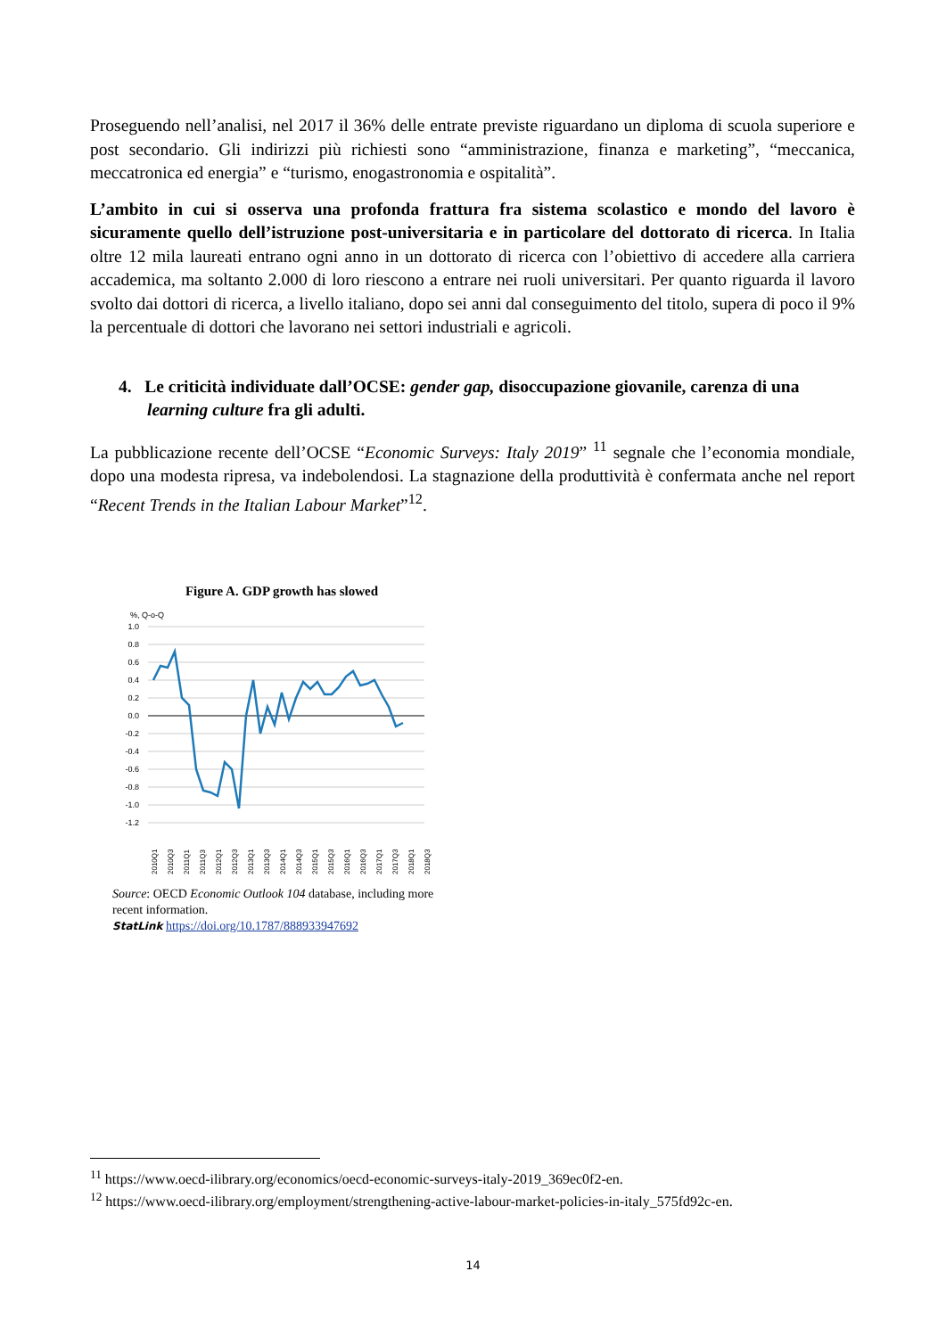Proseguendo nell’analisi, nel 2017 il 36% delle entrate previste riguardano un diploma di scuola superiore e post secondario. Gli indirizzi più richiesti sono “amministrazione, finanza e marketing”, “meccanica, meccatronica ed energia” e “turismo, enogastronomia e ospitalità”.
L’ambito in cui si osserva una profonda frattura fra sistema scolastico e mondo del lavoro è sicuramente quello dell’istruzione post-universitaria e in particolare del dottorato di ricerca. In Italia oltre 12 mila laureati entrano ogni anno in un dottorato di ricerca con l’obiettivo di accedere alla carriera accademica, ma soltanto 2.000 di loro riescono a entrare nei ruoli universitari. Per quanto riguarda il lavoro svolto dai dottori di ricerca, a livello italiano, dopo sei anni dal conseguimento del titolo, supera di poco il 9% la percentuale di dottori che lavorano nei settori industriali e agricoli.
4. Le criticità individuate dall’OCSE: gender gap, disoccupazione giovanile, carenza di una learning culture fra gli adulti.
La pubblicazione recente dell’OCSE “Economic Surveys: Italy 2019” <sup>11</sup> segnale che l’economia mondiale, dopo una modesta ripresa, va indebolendosi. La stagnazione della produttività è confermata anche nel report “Recent Trends in the Italian Labour Market”<sup>12</sup>.
Figure A. GDP growth has slowed
%, Q-o-Q
1.0
0.8
0.6
0.4
0.2
0.0
-0.2
-0.4
-0.6
-0.8
-1.0
-1.2
2010Q1
2010Q3
2011Q1
2011Q3
2012Q1
2012Q3
2013Q1
2013Q3
2014Q1
2014Q3
2015Q1
2015Q3
2016Q1
2016Q3
2017Q1
2017Q3
2018Q1
2018Q3
Source: OECD Economic Outlook 104 database, including more recent information.
StatLink https://doi.org/10.1787/888933947692
<sup>11</sup> https://www.oecd-ilibrary.org/economics/oecd-economic-surveys-italy-2019_369ec0f2-en.
<sup>12</sup> https://www.oecd-ilibrary.org/employment/strengthening-active-labour-market-policies-in-italy_575fd92c-en.
14